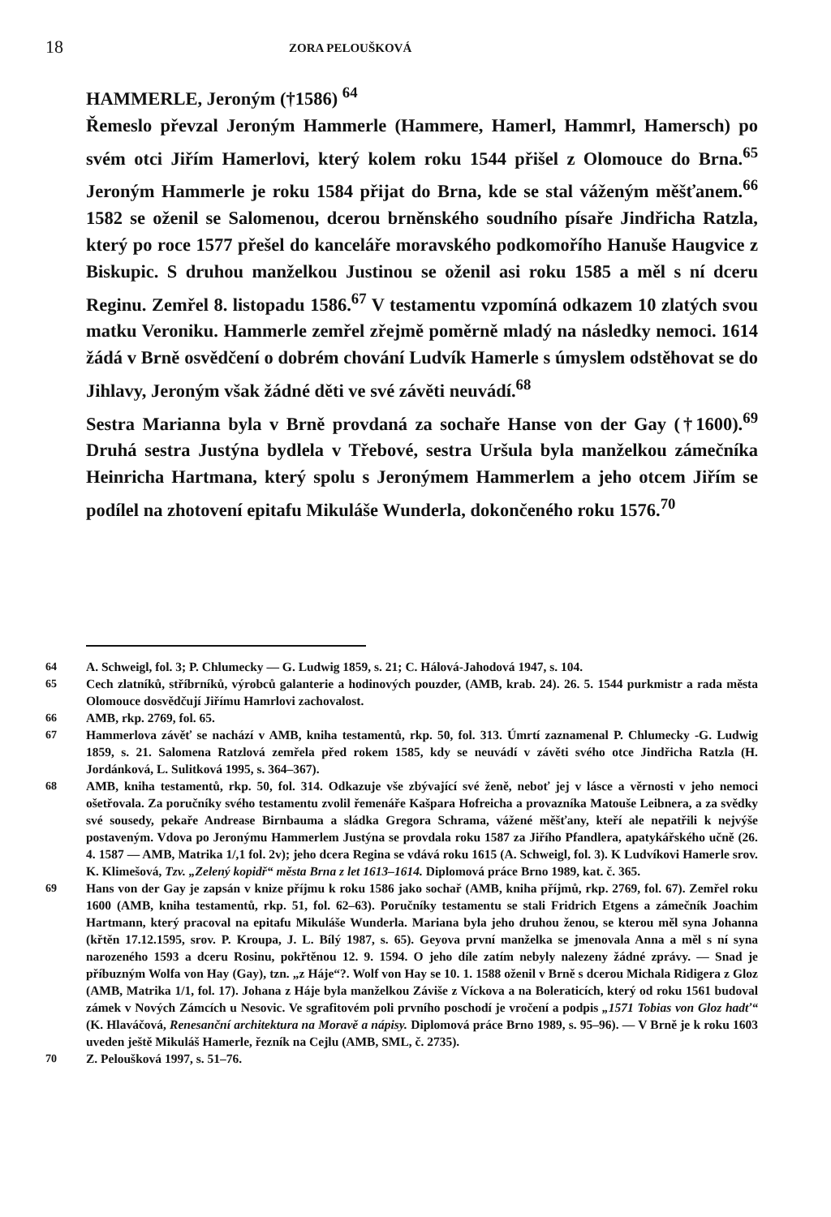18 ZORA PELOUŠKOVÁ
HAMMERLE, Jeroným (†1586) <sup>64</sup>
Řemeslo převzal Jeroným Hammerle (Hammere, Hamerl, Hammrl, Hamersch) po svém otci Jiřím Hamerlovi, který kolem roku 1544 přišel z Olomouce do Brna.<sup>65</sup> Jeroným Hammerle je roku 1584 přijat do Brna, kde se stal váženým měšťanem.<sup>66</sup> 1582 se oženil se Salomenou, dcerou brněnského soudního písaře Jindřicha Ratzla, který po roce 1577 přešel do kanceláře moravského podkomořího Hanuše Haugvice z Biskupic. S druhou manželkou Justinou se oženil asi roku 1585 a měl s ní dceru Reginu. Zemřel 8. listopadu 1586.<sup>67</sup> V testamentu vzpomíná odkazem 10 zlatých svou matku Veroniku. Hammerle zemřel zřejmě poměrně mladý na následky nemoci. 1614 žádá v Brně osvědčení o dobrém chování Ludvík Hamerle s úmyslem odstěhovat se do Jihlavy, Jeroným však žádné děti ve své závěti neuvádí.<sup>68</sup>
Sestra Marianna byla v Brně provdaná za sochaře Hanse von der Gay (†1600).<sup>69</sup> Druhá sestra Justýna bydlela v Třebové, sestra Uršula byla manželkou zámečníka Heinricha Hartmana, který spolu s Jeronýmem Hammerlem a jeho otcem Jiřím se podílel na zhotovení epitafu Mikuláše Wunderla, dokončeného roku 1576.<sup>70</sup>
64 A. Schweigl, fol. 3; P. Chlumecky — G. Ludwig 1859, s. 21; C. Hálová-Jahodová 1947, s. 104.
65 Cech zlatníků, stříbrníků, výrobců galanterie a hodinových pouzder, (AMB, krab. 24). 26. 5. 1544 purkmistr a rada města Olomouce dosvědčují Jiřímu Hamrlovi zachovalost.
66 AMB, rkp. 2769, fol. 65.
67 Hammerlova závěť se nachází v AMB, kniha testamentů, rkp. 50, fol. 313. Úmrtí zaznamenal P. Chlumecky -G. Ludwig 1859, s. 21. Salomena Ratzlová zemřela před rokem 1585, kdy se neuvádí v závěti svého otce Jindřicha Ratzla (H. Jordánková, L. Sulitková 1995, s. 364–367).
68 AMB, kniha testamentů, rkp. 50, fol. 314. Odkazuje vše zbývající své ženě, neboť jej v lásce a věrnosti v jeho nemoci ošetřovala. Za poručníky svého testamentu zvolil řemenáře Kašpara Hofreicha a provazníka Matouše Leibnera, a za svědky své sousedy, pekaře Andrease Birnbauma a sládka Gregora Schrama, vážené měšťany, kteří ale nepatřili k nejvýše postaveným. Vdova po Jeronýmu Hammerlem Justýna se provdala roku 1587 za Jiřího Pfandlera, apatykářského učně (26. 4. 1587 — AMB, Matrika 1/,1 fol. 2v); jeho dcera Regina se vdává roku 1615 (A. Schweigl, fol. 3). K Ludvíkovi Hamerle srov. K. Klimešová, Tzv. „Zelený kopidř“ města Brna z let 1613–1614. Diplomová práce Brno 1989, kat. č. 365.
69 Hans von der Gay je zapsán v knize příjmu k roku 1586 jako sochař (AMB, kniha příjmů, rkp. 2769, fol. 67). Zemřel roku 1600 (AMB, kniha testamentů, rkp. 51, fol. 62–63). Poručníky testamentu se stali Fridrich Etgens a zámečník Joachim Hartmann, který pracoval na epitafu Mikuláše Wunderla. Mariana byla jeho druhou ženou, se kterou měl syna Johanna (křtěn 17.12.1595, srov. P. Kroupa, J. L. Bílý 1987, s. 65). Geyova první manželka se jmenovala Anna a měl s ní syna narozeného 1593 a dceru Rosinu, pokřtěnou 12. 9. 1594. O jeho díle zatím nebyly nalezeny žádné zprávy. — Snad je příbuzným Wolfa von Hay (Gay), tzn. „z Háje“?. Wolf von Hay se 10. 1. 1588 oženil v Brně s dcerou Michala Ridigera z Gloz (AMB, Matrika 1/1, fol. 17). Johana z Háje byla manželkou Záviše z Víckova a na Boleraticích, který od roku 1561 budoval zámek v Nových Zámcích u Nesovic. Ve sgrafitovém poli prvního poschodí je vročení a podpis „1571 Tobias von Gloz hadť“ (K. Hlaváčová, Renesanční architektura na Moravě a nápisy. Diplomová práce Brno 1989, s. 95–96). — V Brně je k roku 1603 uveden ještě Mikuláš Hamerle, řezník na Cejlu (AMB, SML, č. 2735).
70 Z. Peloušková 1997, s. 51–76.